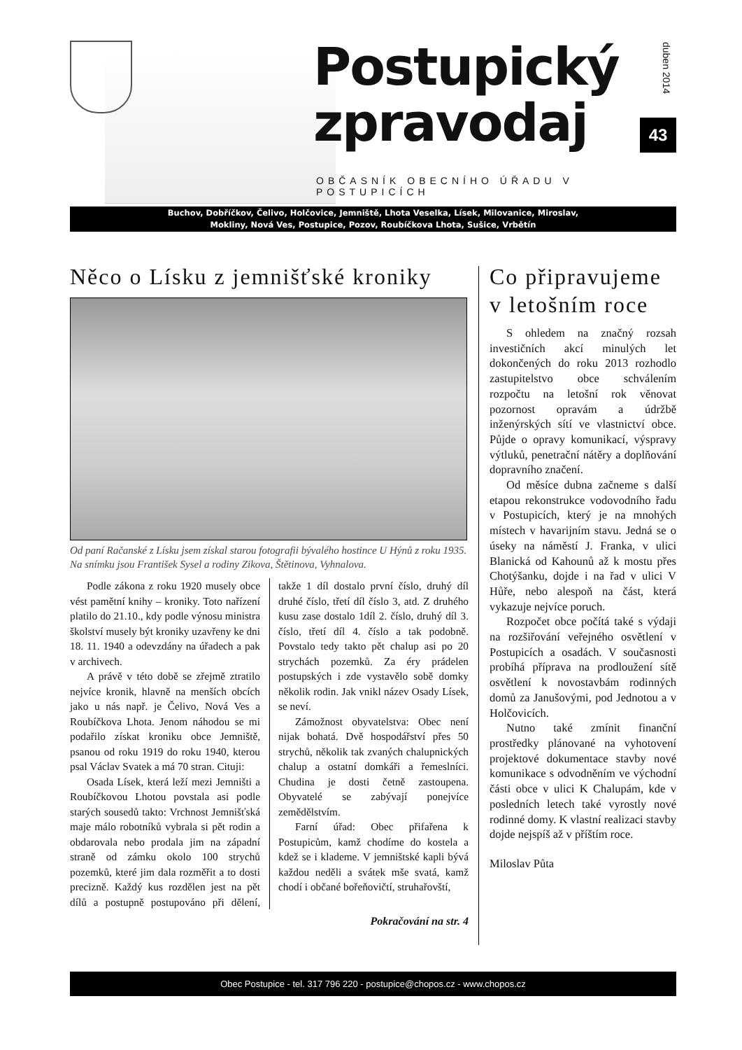Postupický
zpravodaj
duben 2014
43
OBČASNÍK OBECNÍHO ÚŘADU V POSTUPICÍCH
Buchov, Dobříčkov, Čelivo, Holčovice, Jemniště, Lhota Veselka, Lísek, Milovanice, Miroslav,
Mokliny, Nová Ves, Postupice, Pozov, Roubíčkova Lhota, Sušice, Vrbětín
Něco o Lísku z jemnišťské kroniky
Od paní Račanské z Lísku jsem získal starou fotografii bývalého hostince U Hýnů z roku 1935. Na snímku jsou František Sysel a rodiny Zikova, Štětinova, Vyhnalova.
Podle zákona z roku 1920 musely obce vést pamětní knihy – kroniky. Toto nařízení platilo do 21.10., kdy podle výnosu ministra školství musely být kroniky uzavřeny ke dni 18. 11. 1940 a odevzdány na úřadech a pak v archivech.
A právě v této době se zřejmě ztratilo nejvíce kronik, hlavně na menších obcích jako u nás např. je Čelivo, Nová Ves a Roubíčkova Lhota. Jenom náhodou se mi podařilo získat kroniku obce Jemniště, psanou od roku 1919 do roku 1940, kterou psal Václav Svatek a má 70 stran. Cituji:
Osada Lísek, která leží mezi Jemništi a Roubíčkovou Lhotou povstala asi podle starých sousedů takto: Vrchnost Jemnišťská maje málo robotníků vybrala si pět rodin a obdarovala nebo prodala jim na západní straně od zámku okolo 100 strychů pozemků, které jim dala rozměřit a to dosti precizně. Každý kus rozdělen jest na pět dílů a postupně postupováno při dělení, takže 1 díl dostalo první číslo, druhý díl druhé číslo, třetí díl číslo 3, atd. Z druhého kusu zase dostalo 1díl 2. číslo, druhý díl 3. číslo, třetí díl 4. číslo a tak podobně. Povstalo tedy takto pět chalup asi po 20 strychách pozemků. Za éry prádelen postupských i zde vystavělo sobě domky několik rodin. Jak vnikl název Osady Lísek, se neví.
Zámožnost obyvatelstva: Obec není nijak bohatá. Dvě hospodářství přes 50 strychů, několik tak zvaných chalupnických chalup a ostatní domkáři a řemeslníci. Chudina je dosti četně zastoupena. Obyvatelé se zabývají ponejvíce zemědělstvím.
Farní úřad: Obec přifařena k Postupicům, kamž chodíme do kostela a kdež se i klademe. V jemništské kapli bývá každou neděli a svátek mše svatá, kamž chodí i občané bořeňovičtí, struhařovští,
Pokračování na str. 4
Co připravujeme v letošním roce
S ohledem na značný rozsah investičních akcí minulých let dokončených do roku 2013 rozhodlo zastupitelstvo obce schválením rozpočtu na letošní rok věnovat pozornost opravám a údržbě inženýrských sítí ve vlastnictví obce. Půjde o opravy komunikací, výspravy výtluků, penetrační nátěry a doplňování dopravního značení.
Od měsíce dubna začneme s další etapou rekonstrukce vodovodního řadu v Postupicích, který je na mnohých místech v havarijním stavu. Jedná se o úseky na náměstí J. Franka, v ulici Blanická od Kahounů až k mostu přes Chotýšanku, dojde i na řad v ulici V Hůře, nebo alespoň na část, která vykazuje nejvíce poruch.
Rozpočet obce počítá také s výdaji na rozšiřování veřejného osvětlení v Postupicích a osadách. V současnosti probíhá příprava na prodloužení sítě osvětlení k novostavbám rodinných domů za Janušovými, pod Jednotou a v Holčovicích.
Nutno také zmínit finanční prostředky plánované na vyhotovení projektové dokumentace stavby nové komunikace s odvodněním ve východní části obce v ulici K Chalupám, kde v posledních letech také vyrostly nové rodinné domy. K vlastní realizaci stavby dojde nejspíš až v příštím roce.
Miloslav Půta
Obec Postupice - tel. 317 796 220 - postupice@chopos.cz - www.chopos.cz